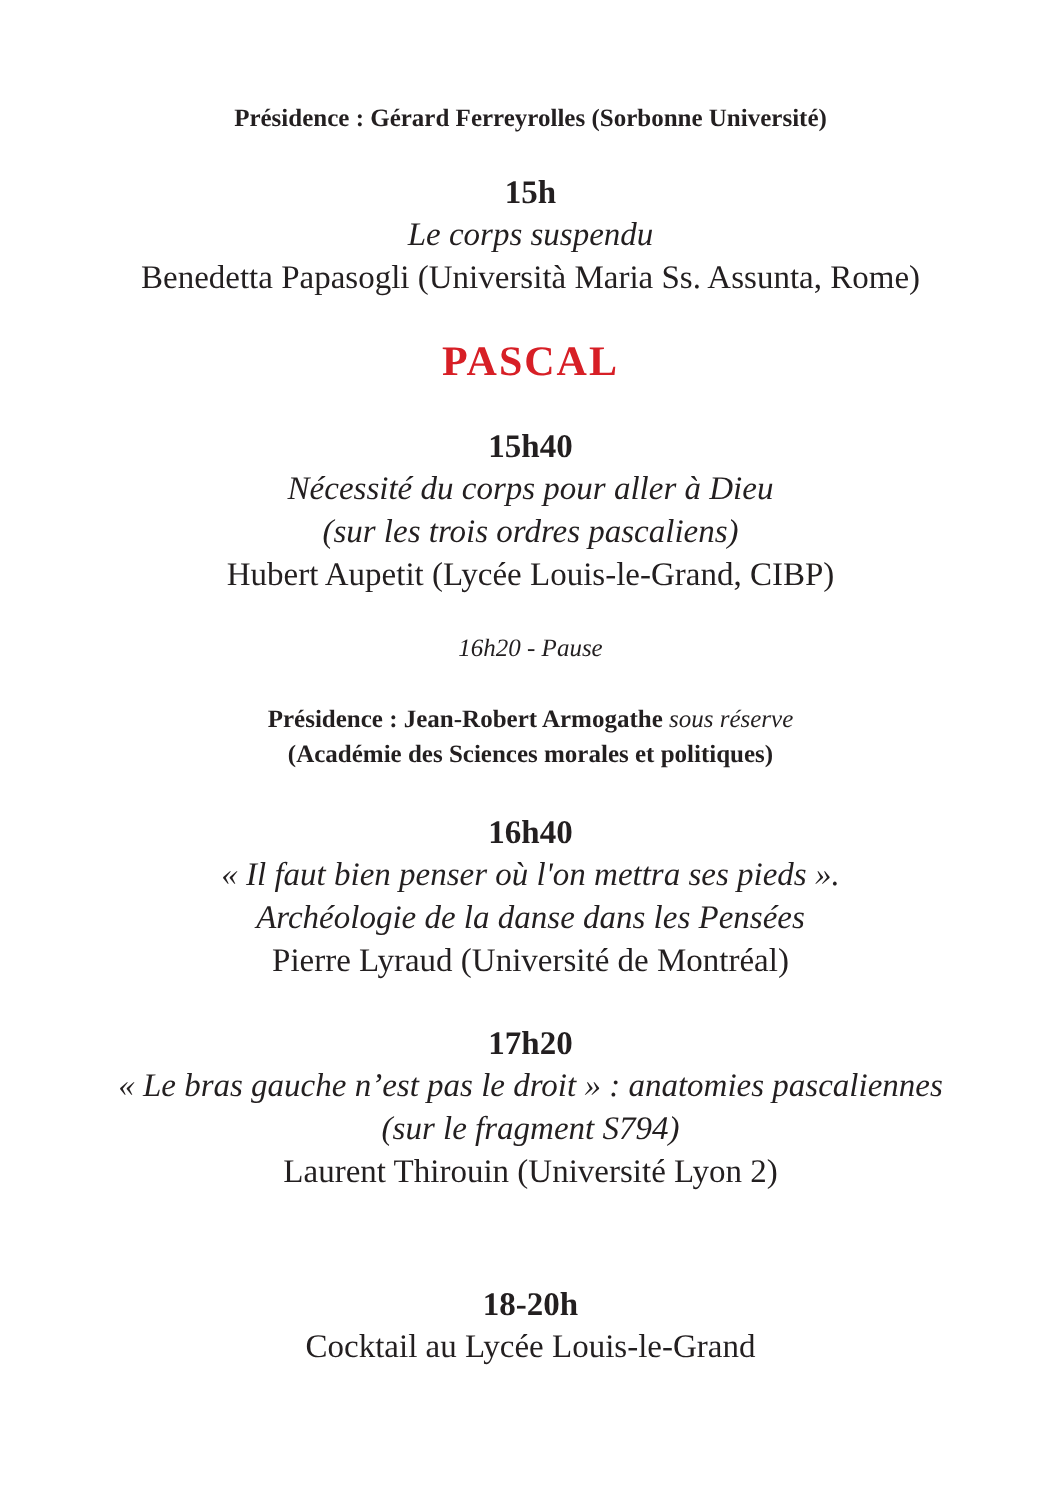Présidence : Gérard Ferreyrolles (Sorbonne Université)
15h
Le corps suspendu
Benedetta Papasogli (Università Maria Ss. Assunta, Rome)
PASCAL
15h40
Nécessité du corps pour aller à Dieu
(sur les trois ordres pascaliens)
Hubert Aupetit (Lycée Louis-le-Grand, CIBP)
16h20 - Pause
Présidence : Jean-Robert Armogathe sous réserve
(Académie des Sciences morales et politiques)
16h40
« Il faut bien penser où l'on mettra ses pieds ».
Archéologie de la danse dans les Pensées
Pierre Lyraud (Université de Montréal)
17h20
« Le bras gauche n’est pas le droit » : anatomies pascaliennes
(sur le fragment S794)
Laurent Thirouin (Université Lyon 2)
18-20h
Cocktail au Lycée Louis-le-Grand